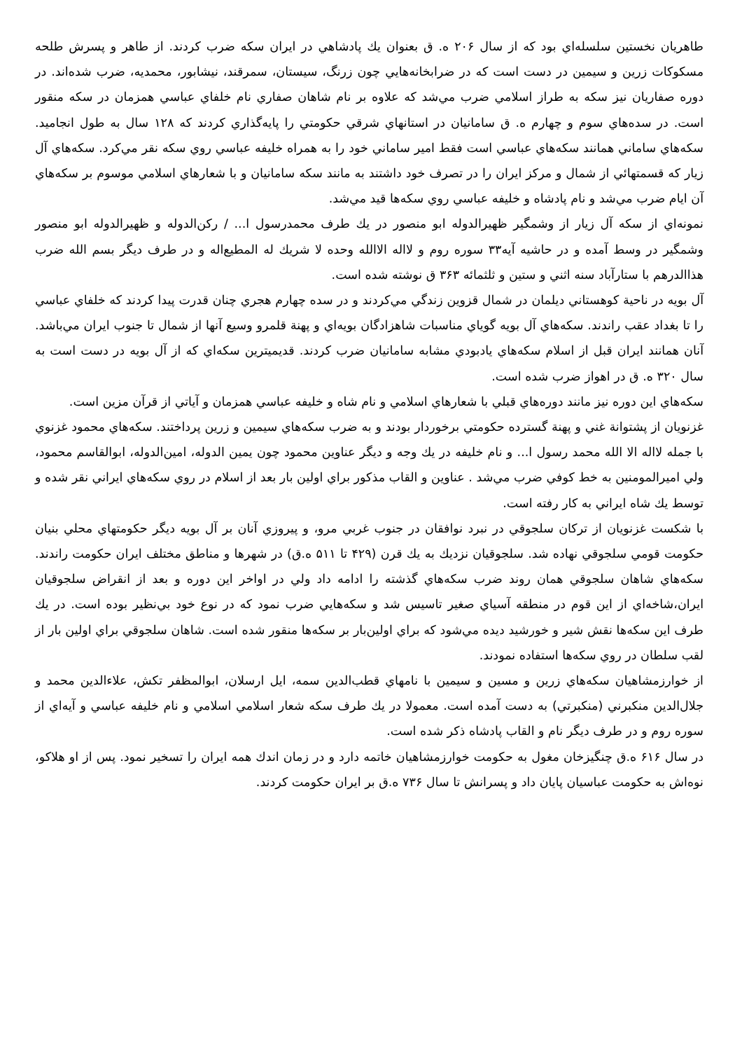طاهريان نخستين سلسله‌اي بود كه از سال ۲۰۶ ه. ق بعنوان يك پادشاهي در ايران سكه ضرب كردند. از طاهر و پسرش طلحه مسكوكات زرين و سيمين در دست است كه در ضرابخانه‌هايي چون زرنگ، سيستان، سمرقند، نيشابور، محمديه، ضرب شده‌اند. در دوره صفاريان نيز سكه به طراز اسلامي ضرب مي‌شد كه علاوه بر نام شاهان صفاري نام خلفاي عباسي همزمان در سكه منقور است. در سده‌هاي سوم و چهارم ه. ق سامانيان در استانهاي شرقي حكومتي را پايه‌گذاري كردند كه ۱۲۸ سال به طول انجاميد. سكه‌هاي ساماني همانند سكه‌هاي عباسي است فقط امير ساماني خود را به همراه خليفه عباسي روي سكه نقر مي‌كرد. سكه‌هاي آل زيار كه قسمتهائي از شمال و مركز ايران را در تصرف خود داشتند به مانند سكه سامانيان و با شعارهاي اسلامي موسوم بر سكه‌هاي آن ايام ضرب مي‌شد و نام پادشاه و خليفه عباسي روي سكه‌ها قيد مي‌شد.
نمونه‌اي از سكه آل زيار از وشمگير ظهيرالدوله ابو منصور در يك طرف محمدرسول ا... / ركن‌الدوله و ظهيرالدوله ابو منصور وشمگير در وسط آمده و در حاشيه آيه۳۳ سوره روم و لااله الاالله وحده لا شريك له المطيع‌اله و در طرف ديگر بسم الله ضرب هذاالدرهم با ستارآباد سنه اثني و ستين و ثلثمائه ۳۶۳ ق نوشته شده است.
آل بويه در ناحية كوهستاني ديلمان در شمال قزوين زندگي مي‌كردند و در سده چهارم هجري چنان قدرت پيدا كردند كه خلفاي عباسي را تا بغداد عقب راندند. سكه‌هاي آل بويه گوياي مناسبات شاهزادگان بويه‌اي و پهنة قلمرو وسيع آنها از شمال تا جنوب ايران مي‌باشد. آنان همانند ايران قبل از اسلام سكه‌هاي يادبودي مشابه سامانيان ضرب كردند. قديميترين سكه‌اي كه از آل بويه در دست است به سال ۳۲۰ ه. ق در اهواز ضرب شده است.
سكه‌هاي اين دوره نيز مانند دوره‌هاي قبلي با شعارهاي اسلامي و نام شاه و خليفه عباسي همزمان و آياتي از قرآن مزين است.
غزنويان از پشتوانة غني و پهنة گسترده حكومتي برخوردار بودند و به ضرب سكه‌هاي سيمين و زرين پرداختند. سكه‌هاي محمود غزنوي با جمله لااله الا الله محمد رسول ا... و نام خليفه در يك وجه و ديگر عناوين محمود چون يمين الدوله، امين‌الدوله، ابوالقاسم محمود، ولي اميرالمومنين به خط كوفي ضرب مي‌شد . عناوين و القاب مذكور براي اولين بار بعد از اسلام در روي سكه‌هاي ايراني نقر شده و توسط يك شاه ايراني به كار رفته است.
با شكست غزنويان از تركان سلجوقي در نبرد نوافقان در جنوب غربي مرو، و پيروزي آنان بر آل بويه ديگر حكومتهاي محلي بنيان حكومت قومي سلجوقي نهاده شد. سلجوقيان نزديك به يك قرن (۴۲۹ تا ۵۱۱ ه.ق) در شهرها و مناطق مختلف ايران حكومت راندند. سكه‌هاي شاهان سلجوقي همان روند ضرب سكه‌هاي گذشته را ادامه داد ولي در اواخر اين دوره و بعد از انقراض سلجوقيان ايران،شاخه‌اي از اين قوم در منطقه آسياي صغير تاسيس شد و سكه‌هايي ضرب نمود كه در نوع خود بي‌نظير بوده است. در يك طرف اين سكه‌ها نقش شير و خورشيد ديده مي‌شود كه براي اولين‌بار بر سكه‌ها منقور شده است. شاهان سلجوقي براي اولين بار از لقب سلطان در روي سكه‌ها استفاده نمودند.
از خوارزمشاهيان سكه‌هاي زرين و مسين و سيمين با نامهاي قطب‌الدين سمه، ايل ارسلان، ابوالمظفر تكش، علاءالدين محمد و جلال‌الدين منكبرني (منكبرتي) به دست آمده است. معمولا در يك طرف سكه شعار اسلامي اسلامي و نام خليفه عباسي و آيه‌اي از سوره روم و در طرف ديگر نام و القاب پادشاه ذكر شده است.
در سال ۶۱۶ ه.ق چنگيزخان مغول به حكومت خوارزمشاهيان خاتمه دارد و در زمان اندك همه ايران را تسخير نمود. پس از او هلاكو، نوه‌اش به حكومت عباسيان پايان داد و پسرانش تا سال ۷۳۶ ه.ق بر ايران حكومت كردند.